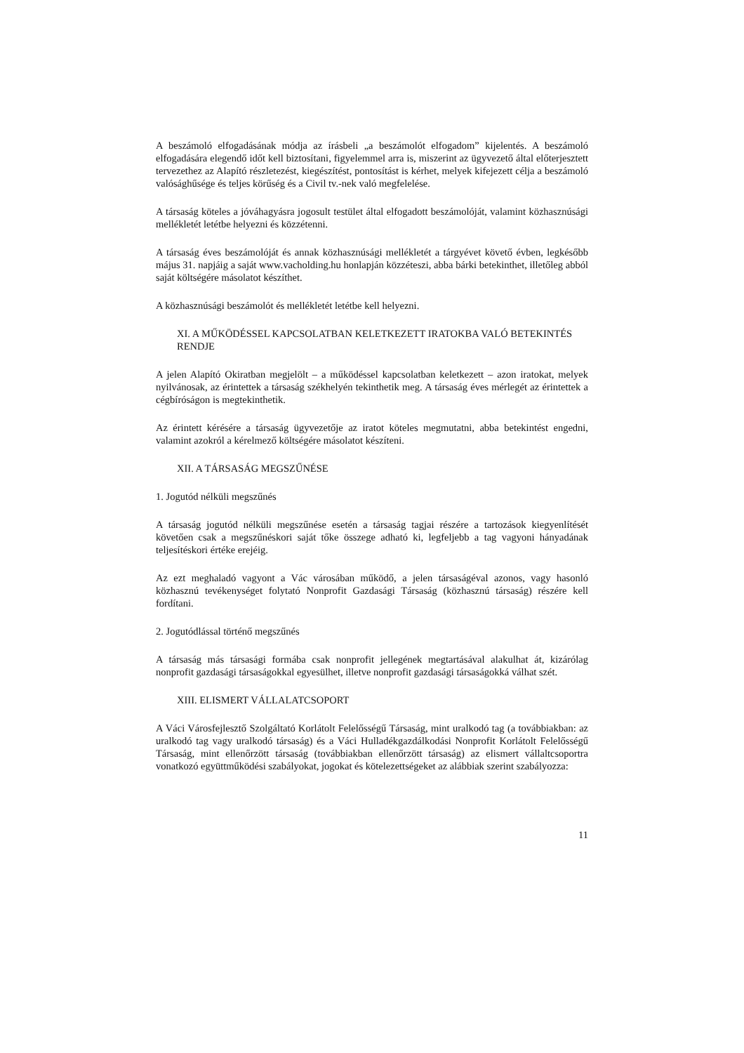A beszámoló elfogadásának módja az írásbeli „a beszámolót elfogadom” kijelentés. A beszámoló elfogadására elegendő időt kell biztosítani, figyelemmel arra is, miszerint az ügyvezető által előterjesztett tervezethez az Alapító részletezést, kiegészítést, pontosítást is kérhet, melyek kifejezett célja a beszámoló valósághűsége és teljes körűség és a Civil tv.-nek való megfelelése.
A társaság köteles a jóváhagyásra jogosult testület által elfogadott beszámolóját, valamint közhasznúsági mellékletét letétbe helyezni és közzétenni.
A társaság éves beszámolóját és annak közhasznúsági mellékletét a tárgyévet követő évben, legkésőbb május 31. napjáig a saját www.vacholding.hu honlapján közzéteszi, abba bárki betekinthet, illetőleg abból saját költségére másolatot készíthet.
A közhasznúsági beszámolót és mellékletét letétbe kell helyezni.
XI. A MŰKÖDÉSSEL KAPCSOLATBAN KELETKEZETT IRATOKBA VALÓ BETEKINTÉS RENDJE
A jelen Alapító Okiratban megjelölt – a működéssel kapcsolatban keletkezett – azon iratokat, melyek nyilvánosak, az érintettek a társaság székhelyén tekinthetik meg. A társaság éves mérlegét az érintettek a cégbíróságon is megtekinthetik.
Az érintett kérésére a társaság ügyvezetője az iratot köteles megmutatni, abba betekintést engedni, valamint azokról a kérelmező költségére másolatot készíteni.
XII. A TÁRSASÁG MEGSZŰNÉSE
1. Jogutód nélküli megszűnés
A társaság jogutód nélküli megszűnése esetén a társaság tagjai részére a tartozások kiegyenlítését követően csak a megszűnéskori saját tőke összege adható ki, legfeljebb a tag vagyoni hányadának teljesítéskori értéke erejéig.
Az ezt meghaladó vagyont a Vác városában működő, a jelen társaságéval azonos, vagy hasonló közhasznú tevékenységet folytató Nonprofit Gazdasági Társaság (közhasznú társaság) részére kell fordítani.
2. Jogutódlással történő megszűnés
A társaság más társasági formába csak nonprofit jellegének megtartásával alakulhat át, kizárólag nonprofit gazdasági társaságokkal egyesülhet, illetve nonprofit gazdasági társaságokká válhat szét.
XIII. ELISMERT VÁLLALATCSOPORT
A Váci Városfejlesztő Szolgáltató Korlátolt Felelősségű Társaság, mint uralkodó tag (a továbbiakban: az uralkodó tag vagy uralkodó társaság) és a Váci Hulladékgazdálkodási Nonprofit Korlátolt Felelősségű Társaság, mint ellenőrzött társaság (továbbiakban ellenőrzött társaság) az elismert vállaltcsoportra vonatkozó együttműködési szabályokat, jogokat és kötelezettségeket az alábbiak szerint szabályozza:
11